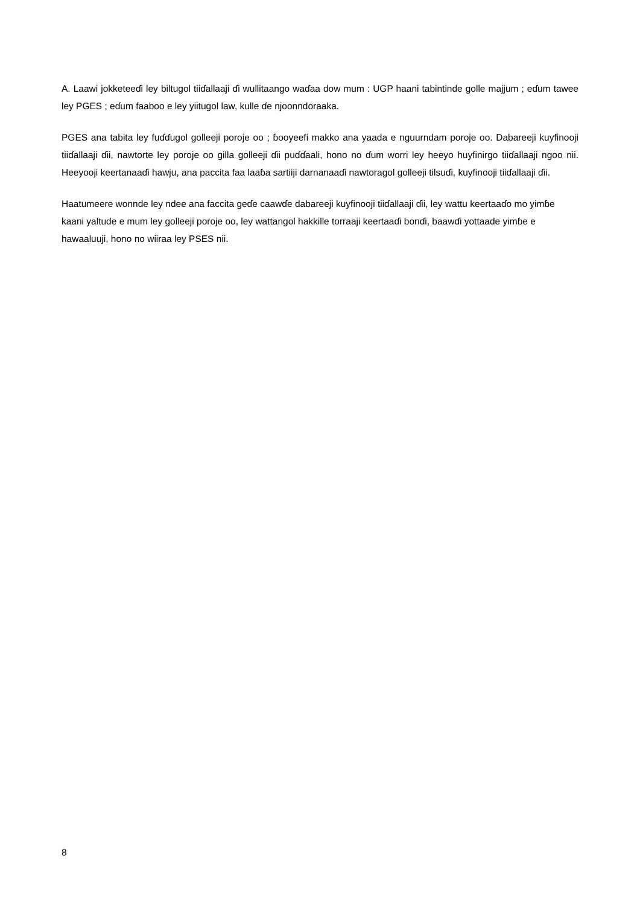A. Laawi jokketeeɗi ley biltugol tiiɗallaaji ɗi wullitaango waɗaa dow mum : UGP haani tabintinde golle majjum ; eɗum tawee ley PGES ; eɗum faaboo e ley yiitugol law, kulle ɗe njoonndoraaka.
PGES ana tabita ley fuɗɗugol golleeji poroje oo ; ɓooyeefi makko ana yaada e nguurndam poroje oo. Dabareeji kuyfinooji tiiɗallaaji ɗii, nawtorte ley poroje oo gilla golleeji ɗii puɗɗaali, hono no ɗum worri ley heeyo huyfinirgo tiiɗallaaji ngoo nii. Heeyooji keertanaaɗi hawju, ana paccita faa laaɓa sartiiji darnanaaɗi nawtoragol golleeji tilsuɗi, kuyfinooji tiiɗallaaji ɗii.
Haatumeere wonnde ley ndee ana faccita geɗe caawɗe dabareeji kuyfinooji tiiɗallaaji ɗii, ley wattu keertaaɗo mo yimɓe kaani yaltude e mum ley golleeji poroje oo, ley wattangol hakkille torraaji keertaaɗi bonɗi, baawɗi yottaade yimɓe e hawaaluuji, hono no wiiraa ley PSES nii.
8